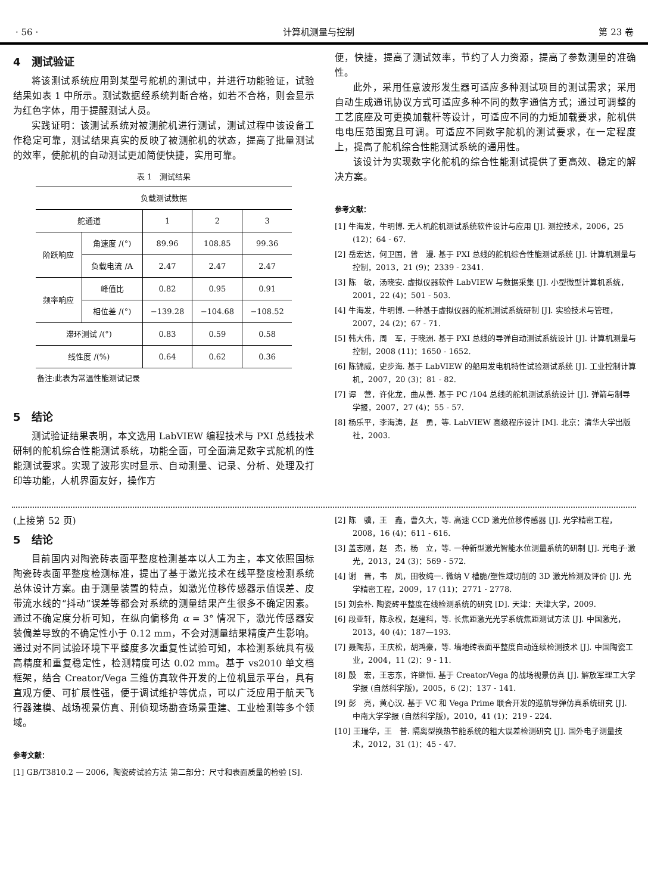· 56 · 计算机测量与控制 第 23 卷
4　测试验证
将该测试系统应用到某型号舵机的测试中，并进行功能验证，试验结果如表 1 中所示。测试数据经系统判断合格，如若不合格，则会显示为红色字体，用于提醒测试人员。
实践证明：该测试系统对被测舵机进行测试，测试过程中该设备工作稳定可靠，测试结果真实的反映了被测舵机的状态，提高了批量测试的效率，使舵机的自动测试更加简便快捷，实用可靠。
表 1　测试结果
| 负载测试数据 | | | | |
| --- | --- | --- | --- | --- |
| 舵通道 | | 1 | 2 | 3 |
| 阶跃响应 | 角速度 /(°) | 89.96 | 108.85 | 99.36 |
| | 负载电流 /A | 2.47 | 2.47 | 2.47 |
| 频率响应 | 峰值比 | 0.82 | 0.95 | 0.91 |
| | 相位差 /(°) | −139.28 | −104.68 | −108.52 |
| 滞环测试 /(°) | | 0.83 | 0.59 | 0.58 |
| 线性度 /(%) | | 0.64 | 0.62 | 0.36 |
备注:此表为常温性能测试记录
5　结论
测试验证结果表明，本文选用 LabVIEW 编程技术与 PXI 总线技术研制的舵机综合性能测试系统，功能全面，可全面满足数字式舵机的性能测试要求。实现了波形实时显示、自动测量、记录、分析、处理及打印等功能，人机界面友好，操作方
便，快捷，提高了测试效率，节约了人力资源，提高了参数测量的准确性。
此外，采用任意波形发生器可适应多种测试项目的测试需求；采用自动生成通讯协议方式可适应多种不同的数字通信方式；通过可调整的工艺底座及可更换加载杆等设计，可适应不同的力矩加载要求，舵机供电电压范围宽且可调。可适应不同数字舵机的测试要求，在一定程度上，提高了舵机综合性能测试系统的通用性。
该设计为实现数字化舵机的综合性能测试提供了更高效、稳定的解决方案。
参考文献：
[1] 牛海发，牛明博. 无人机舵机测试系统软件设计与应用 [J]. 测控技术，2006，25 (12)：64 - 67.
[2] 岳宏达，何卫国，曾　漫. 基于 PXI 总线的舵机综合性能测试系统 [J]. 计算机测量与控制，2013，21 (9)：2339 - 2341.
[3] 陈　敏，汤晓安. 虚拟仪器软件 LabVIEW 与数据采集 [J]. 小型微型计算机系统，2001，22 (4)：501 - 503.
[4] 牛海发，牛明博. 一种基于虚拟仪器的舵机测试系统研制 [J]. 实验技术与管理，2007，24 (2)：67 - 71.
[5] 韩大伟，周　军，于晓洲. 基于 PXI 总线的导弹自动测试系统设计 [J]. 计算机测量与控制，2008 (11)：1650 - 1652.
[6] 陈锦威，史步海. 基于 LabVIEW 的船用发电机特性试验测试系统 [J]. 工业控制计算机，2007，20 (3)：81 - 82.
[7] 谭　营，许化龙，曲从善. 基于 PC /104 总线的舵机测试系统设计 [J]. 弹箭与制导学报，2007，27 (4)：55 - 57.
[8] 杨乐平，李海涛，赵　勇，等. LabVIEW 高级程序设计 [M]. 北京：清华大学出版社，2003.
(上接第 52 页)
5　结论
目前国内对陶瓷砖表面平整度检测基本以人工为主，本文依照国标陶瓷砖表面平整度检测标准，提出了基于激光技术在线平整度检测系统总体设计方案。由于测量装置的特点，如激光位移传感器示值误差、皮带流水线的“抖动”误差等都会对系统的测量结果产生很多不确定因素。通过不确定度分析可知，在纵向偏移角 α = 3° 情况下，激光传感器安装偏差导致的不确定性小于 0.12 mm，不会对测量结果精度产生影响。通过对不同试验环境下平整度多次重复性试验可知，本检测系统具有极高精度和重复稳定性，检测精度可达 0.02 mm。基于 vs2010 单文档框架，结合 Creator/Vega 三维仿真软件开发的上位机显示平台，具有直观方便、可扩展性强，便于调试维护等优点，可以广泛应用于航天飞行器建模、战场视景仿真、刑侦现场勘查场景重建、工业检测等多个领域。
参考文献：
[1] GB/T3810.2 — 2006，陶瓷砖试验方法 第二部分：尺寸和表面质量的检验 [S].
[2] 陈　骥，王　鑫，曹久大，等. 高速 CCD 激光位移传感器 [J]. 光学精密工程，2008，16 (4)：611 - 616.
[3] 盖志刚，赵　杰，杨　立，等. 一种新型激光智能水位测量系统的研制 [J]. 光电子·激光，2013，24 (3)：569 - 572.
[4] 谢　晋，韦　凤，田牧纯一. 微纳 V 槽脆/塑性域切削的 3D 激光检测及评价 [J]. 光学精密工程，2009，17 (11)：2771 - 2778.
[5] 刘会朴. 陶瓷砖平整度在线检测系统的研究 [D]. 天津：天津大学，2009.
[6] 段亚轩，陈永权，赵建科，等. 长焦距激光光学系统焦距测试方法 [J]. 中国激光，2013，40 (4)：187—193.
[7] 聂陶荪，王庆松，胡鸿豪，等. 墙地砖表面平整度自动连续检测技术 [J]. 中国陶瓷工业，2004，11 (2)：9 - 11.
[8] 殷　宏，王志东，许继恒. 基于 Creator/Vega 的战场视景仿真 [J]. 解放军理工大学学报 (自然科学版)，2005，6 (2)：137 - 141.
[9] 彭　亮，黄心汉. 基于 VC 和 Vega Prime 联合开发的巡航导弹仿真系统研究 [J]. 中南大学学报 (自然科学版)，2010，41 (1)：219 - 224.
[10] 王瑞华，王　普. 隔离型换热节能系统的粗大误差检测研究 [J]. 国外电子测量技术，2012，31 (1)：45 - 47.